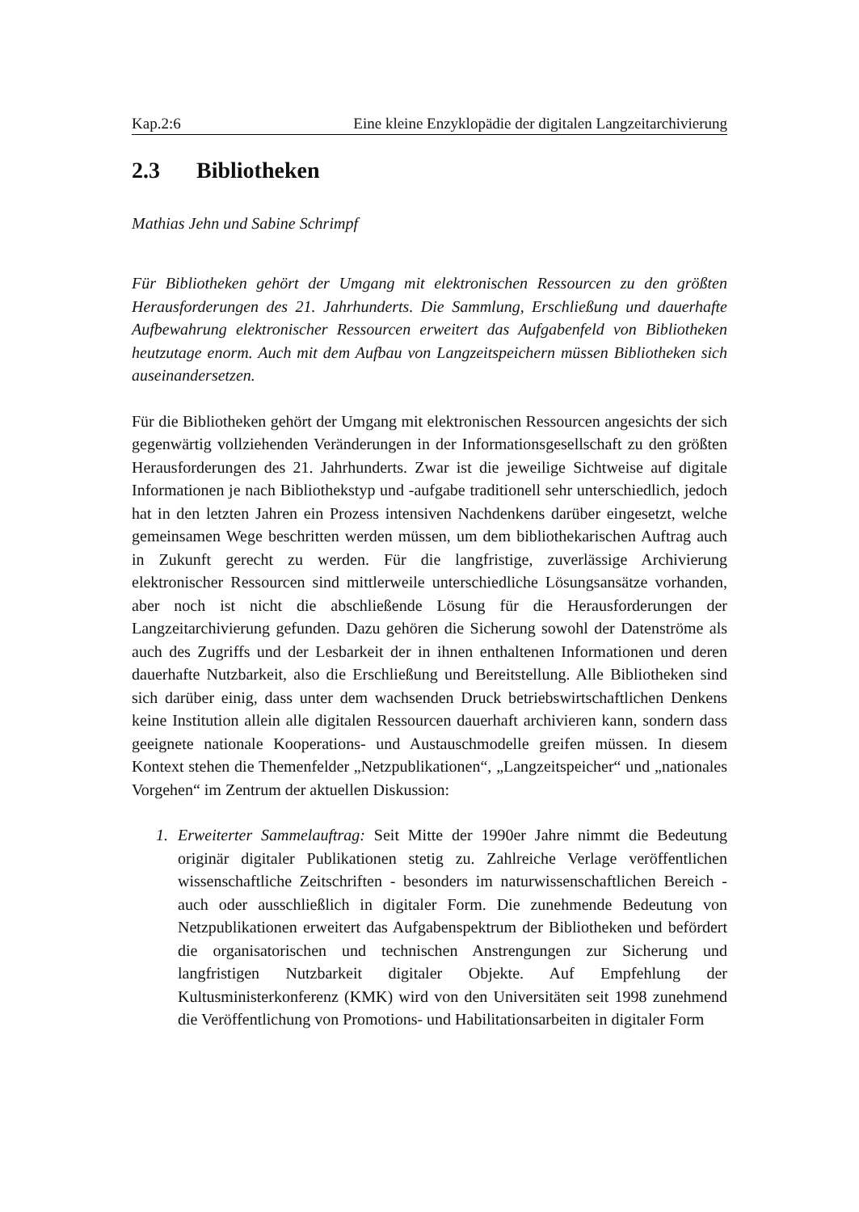Kap.2:6 Eine kleine Enzyklopädie der digitalen Langzeitarchivierung
2.3 Bibliotheken
Mathias Jehn und Sabine Schrimpf
Für Bibliotheken gehört der Umgang mit elektronischen Ressourcen zu den größten Herausforderungen des 21. Jahrhunderts. Die Sammlung, Erschließung und dauerhafte Aufbewahrung elektronischer Ressourcen erweitert das Aufgabenfeld von Bibliotheken heutzutage enorm. Auch mit dem Aufbau von Langzeitspeichern müssen Bibliotheken sich auseinandersetzen.
Für die Bibliotheken gehört der Umgang mit elektronischen Ressourcen angesichts der sich gegenwärtig vollziehenden Veränderungen in der Informationsgesellschaft zu den größten Herausforderungen des 21. Jahrhunderts. Zwar ist die jeweilige Sichtweise auf digitale Informationen je nach Bibliothekstyp und -aufgabe traditionell sehr unterschiedlich, jedoch hat in den letzten Jahren ein Prozess intensiven Nachdenkens darüber eingesetzt, welche gemeinsamen Wege beschritten werden müssen, um dem bibliothekarischen Auftrag auch in Zukunft gerecht zu werden. Für die langfristige, zuverlässige Archivierung elektronischer Ressourcen sind mittlerweile unterschiedliche Lösungsansätze vorhanden, aber noch ist nicht die abschließende Lösung für die Herausforderungen der Langzeitarchivierung gefunden. Dazu gehören die Sicherung sowohl der Datenströme als auch des Zugriffs und der Lesbarkeit der in ihnen enthaltenen Informationen und deren dauerhafte Nutzbarkeit, also die Erschließung und Bereitstellung. Alle Bibliotheken sind sich darüber einig, dass unter dem wachsenden Druck betriebswirtschaftlichen Denkens keine Institution allein alle digitalen Ressourcen dauerhaft archivieren kann, sondern dass geeignete nationale Kooperations- und Austauschmodelle greifen müssen. In diesem Kontext stehen die Themenfelder „Netzpublikationen“, „Langzeitspeicher“ und „nationales Vorgehen“ im Zentrum der aktuellen Diskussion:
1. Erweiterter Sammelauftrag: Seit Mitte der 1990er Jahre nimmt die Bedeutung originär digitaler Publikationen stetig zu. Zahlreiche Verlage veröffentlichen wissenschaftliche Zeitschriften - besonders im naturwissenschaftlichen Bereich - auch oder ausschließlich in digitaler Form. Die zunehmende Bedeutung von Netzpublikationen erweitert das Aufgabenspektrum der Bibliotheken und befördert die organisatorischen und technischen Anstrengungen zur Sicherung und langfristigen Nutzbarkeit digitaler Objekte. Auf Empfehlung der Kultusministerkonferenz (KMK) wird von den Universitäten seit 1998 zunehmend die Veröffentlichung von Promotions- und Habilitationsarbeiten in digitaler Form